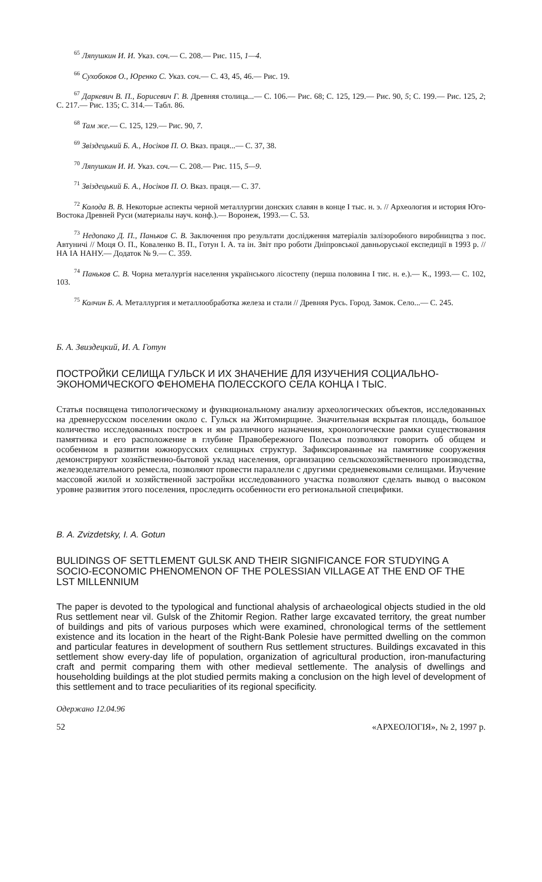<sup>65</sup> Ляпушкин И. И. Указ. соч.— С. 208.— Рис. 115, 1—4.
<sup>66</sup> Сухобоков О., Юренко С. Указ. соч.— С. 43, 45, 46.— Рис. 19.
<sup>67</sup> Даркевич В. П., Борисевич Г. В. Древняя столица...— С. 106.— Рис. 68; С. 125, 129.— Рис. 90, 5; С. 199.— Рис. 125, 2; С. 217.— Рис. 135; С. 314.— Табл. 86.
<sup>68</sup> Там же.— С. 125, 129.— Рис. 90, 7.
<sup>69</sup> Звіздецький Б. А., Носіков П. О. Вказ. праця...— С. 37, 38.
<sup>70</sup> Ляпушкин И. И. Указ. соч.— С. 208.— Рис. 115, 5—9.
<sup>71</sup> Звіздецький Б. А., Носіков П. О. Вказ. праця.— С. 37.
<sup>72</sup> Колода В. В. Некоторые аспекты черной металлургии донских славян в конце I тыс. н. э. // Археология и история Юго-Востока Древней Руси (материалы науч. конф.).— Воронеж, 1993.— С. 53.
<sup>73</sup> Недопако Д. П., Паньков С. В. Заключення про результати дослідження матеріалів залізоробного виробництва з пос. Автуничі // Моця О. П., Коваленко В. П., Готун І. А. та ін. Звіт про роботи Дніпровської давньоруської експедиції в 1993 р. // НА ІА НАНУ.— Додаток № 9.— С. 359.
<sup>74</sup> Паньков С. В. Чорна металургія населення українського лісостепу (перша половина I тис. н. е.).— К., 1993.— С. 102, 103.
<sup>75</sup> Колчин Б. А. Металлургия и металлообработка железа и стали // Древняя Русь. Город. Замок. Село...— С. 245.
Б. А. Звиздецкий, И. А. Готун
ПОСТРОЙКИ СЕЛИЩА ГУЛЬСК И ИХ ЗНАЧЕНИЕ ДЛЯ ИЗУЧЕНИЯ СОЦИАЛЬНО-ЭКОНОМИЧЕСКОГО ФЕНОМЕНА ПОЛЕССКОГО СЕЛА КОНЦА I ТЫС.
Статья посвящена типологическому и функциональному анализу археологических объектов, исследованных на древнерусском поселении около с. Гульск на Житомирщине. Значительная вскрытая площадь, большое количество исследованных построек и ям различного назначения, хронологические рамки существования памятника и его расположение в глубине Правобережного Полесья позволяют говорить об общем и особенном в развитии южнорусских селищных структур. Зафиксированные на памятнике сооружения демонстрируют хозяйственно-бытовой уклад населения, организацию сельскохозяйственного производства, железоделательного ремесла, позволяют провести параллели с другими средневековыми селищами. Изучение массовой жилой и хозяйственной застройки исследованного участка позволяют сделать вывод о высоком уровне развития этого поселения, проследить особенности его региональной специфики.
B. A. Zvizdetsky, I. A. Gotun
BULIDINGS OF SETTLEMENT GULSK AND THEIR SIGNIFICANCE FOR STUDYING A SOCIO-ECONOMIC PHENOMENON OF THE POLESSIAN VILLAGE AT THE END OF THE LST MILLENNIUM
The paper is devoted to the typological and functional ahalysis of archaeological objects studied in the old Rus settlement near vil. Gulsk of the Zhitomir Region. Rather large excavated territory, the great number of buildings and pits of various purposes which were examined, chronological terms of the settlement existence and its location in the heart of the Right-Bank Polesie have permitted dwelling on the common and particular features in development of southern Rus settlement structures. Buildings excavated in this settlement show every-day life of population, organization of agricultural production, iron-manufacturing craft and permit comparing them with other medieval settlemente. The analysis of dwellings and householding buildings at the plot studied permits making a conclusion on the high level of development of this settlement and to trace peculiarities of its regional specificity.
Одержано 12.04.96
52 «АРХЕОЛОГІЯ», № 2, 1997 р.